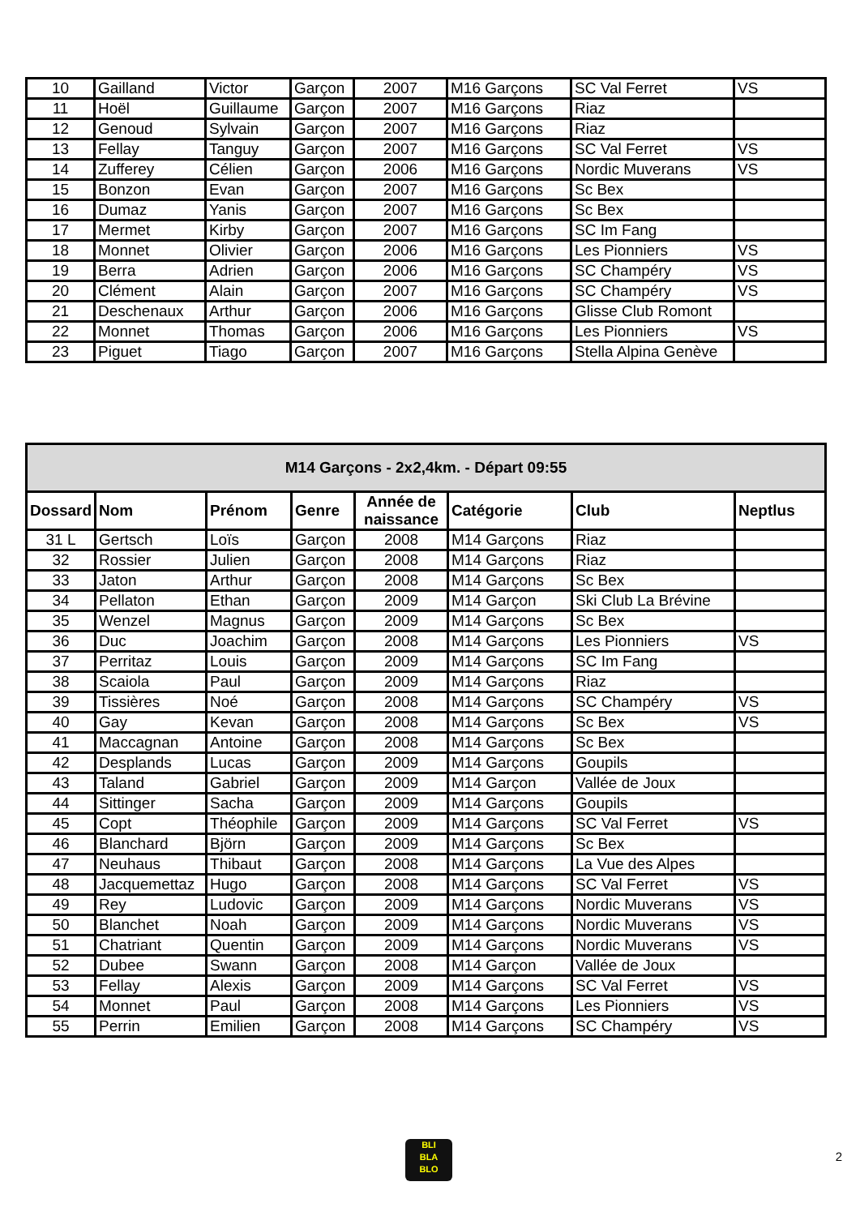| 10 | Gailland | Victor | Garçon | 2007 | M16 Garçons | SC Val Ferret | VS |
| 11 | Hoël | Guillaume | Garçon | 2007 | M16 Garçons | Riaz | |
| 12 | Genoud | Sylvain | Garçon | 2007 | M16 Garçons | Riaz | |
| 13 | Fellay | Tanguy | Garçon | 2007 | M16 Garçons | SC Val Ferret | VS |
| 14 | Zufferey | Célien | Garçon | 2006 | M16 Garçons | Nordic Muverans | VS |
| 15 | Bonzon | Evan | Garçon | 2007 | M16 Garçons | Sc Bex | |
| 16 | Dumaz | Yanis | Garçon | 2007 | M16 Garçons | Sc Bex | |
| 17 | Mermet | Kirby | Garçon | 2007 | M16 Garçons | SC Im Fang | |
| 18 | Monnet | Olivier | Garçon | 2006 | M16 Garçons | Les Pionniers | VS |
| 19 | Berra | Adrien | Garçon | 2006 | M16 Garçons | SC Champéry | VS |
| 20 | Clément | Alain | Garçon | 2007 | M16 Garçons | SC Champéry | VS |
| 21 | Deschenaux | Arthur | Garçon | 2006 | M16 Garçons | Glisse Club Romont | |
| 22 | Monnet | Thomas | Garçon | 2006 | M16 Garçons | Les Pionniers | VS |
| 23 | Piguet | Tiago | Garçon | 2007 | M16 Garçons | Stella Alpina Genève | |
| M14 Garçons - 2x2,4km. - Départ 09:55 | | | | | | | |
| --- | --- | --- | --- | --- | --- | --- | --- |
| Dossard | Nom | Prénom | Genre | Année de naissance | Catégorie | Club | Neptlus |
| 31 L | Gertsch | Loïs | Garçon | 2008 | M14 Garçons | Riaz | |
| 32 | Rossier | Julien | Garçon | 2008 | M14 Garçons | Riaz | |
| 33 | Jaton | Arthur | Garçon | 2008 | M14 Garçons | Sc Bex | |
| 34 | Pellaton | Ethan | Garçon | 2009 | M14 Garçon | Ski Club La Brévine | |
| 35 | Wenzel | Magnus | Garçon | 2009 | M14 Garçons | Sc Bex | |
| 36 | Duc | Joachim | Garçon | 2008 | M14 Garçons | Les Pionniers | VS |
| 37 | Perritaz | Louis | Garçon | 2009 | M14 Garçons | SC Im Fang | |
| 38 | Scaiola | Paul | Garçon | 2009 | M14 Garçons | Riaz | |
| 39 | Tissières | Noé | Garçon | 2008 | M14 Garçons | SC Champéry | VS |
| 40 | Gay | Kevan | Garçon | 2008 | M14 Garçons | Sc Bex | VS |
| 41 | Maccagnan | Antoine | Garçon | 2008 | M14 Garçons | Sc Bex | |
| 42 | Desplands | Lucas | Garçon | 2009 | M14 Garçons | Goupils | |
| 43 | Taland | Gabriel | Garçon | 2009 | M14 Garçon | Vallée de Joux | |
| 44 | Sittinger | Sacha | Garçon | 2009 | M14 Garçons | Goupils | |
| 45 | Copt | Théophile | Garçon | 2009 | M14 Garçons | SC Val Ferret | VS |
| 46 | Blanchard | Björn | Garçon | 2009 | M14 Garçons | Sc Bex | |
| 47 | Neuhaus | Thibaut | Garçon | 2008 | M14 Garçons | La Vue des Alpes | |
| 48 | Jacquemettaz | Hugo | Garçon | 2008 | M14 Garçons | SC Val Ferret | VS |
| 49 | Rey | Ludovic | Garçon | 2009 | M14 Garçons | Nordic Muverans | VS |
| 50 | Blanchet | Noah | Garçon | 2009 | M14 Garçons | Nordic Muverans | VS |
| 51 | Chatriant | Quentin | Garçon | 2009 | M14 Garçons | Nordic Muverans | VS |
| 52 | Dubee | Swann | Garçon | 2008 | M14 Garçon | Vallée de Joux | |
| 53 | Fellay | Alexis | Garçon | 2009 | M14 Garçons | SC Val Ferret | VS |
| 54 | Monnet | Paul | Garçon | 2008 | M14 Garçons | Les Pionniers | VS |
| 55 | Perrin | Emilien | Garçon | 2008 | M14 Garçons | SC Champéry | VS |
BLI
BLA
BLO
2